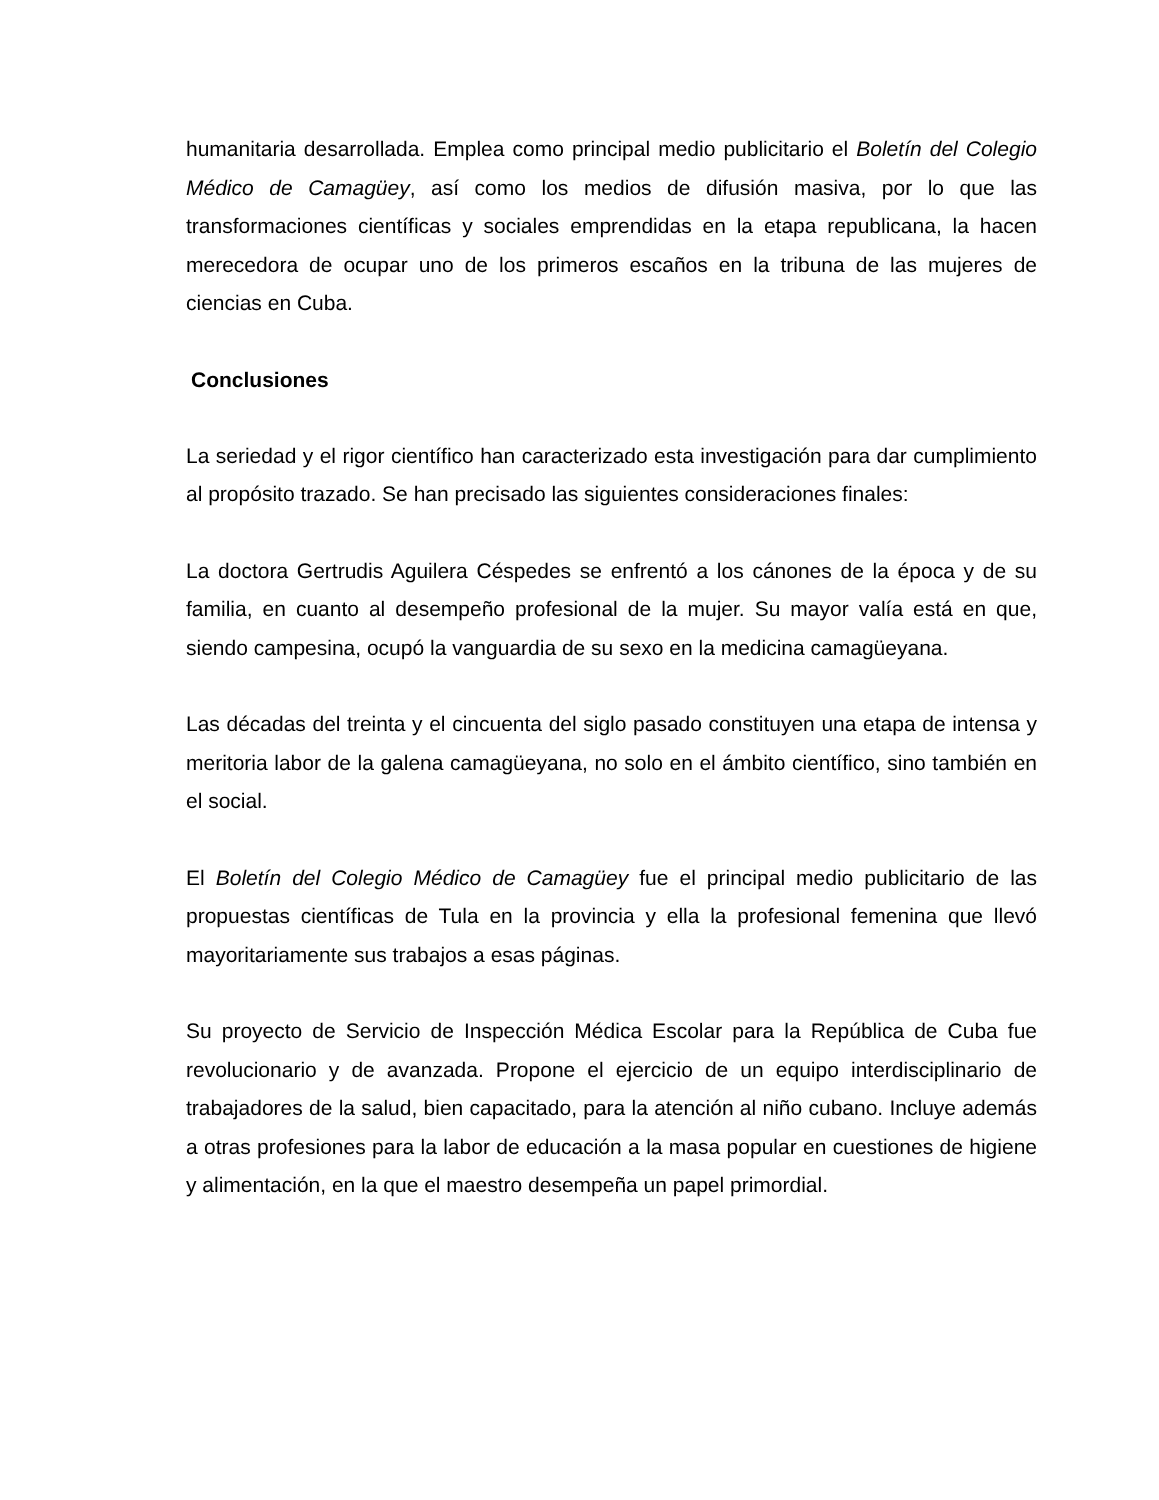humanitaria desarrollada. Emplea como principal medio publicitario el Boletín del Colegio Médico de Camagüey, así como los medios de difusión masiva, por lo que las transformaciones científicas y sociales emprendidas en la etapa republicana, la hacen merecedora de ocupar uno de los primeros escaños en la tribuna de las mujeres de ciencias en Cuba.
Conclusiones
La seriedad y el rigor científico han caracterizado esta investigación para dar cumplimiento al propósito trazado. Se han precisado las siguientes consideraciones finales:
La doctora Gertrudis Aguilera Céspedes se enfrentó a los cánones de la época y de su familia, en cuanto al desempeño profesional de la mujer. Su mayor valía está en que, siendo campesina, ocupó la vanguardia de su sexo en la medicina camagüeyana.
Las décadas del treinta y el cincuenta del siglo pasado constituyen una etapa de intensa y meritoria labor de la galena camagüeyana, no solo en el ámbito científico, sino también en el social.
El Boletín del Colegio Médico de Camagüey fue el principal medio publicitario de las propuestas científicas de Tula en la provincia y ella la profesional femenina que llevó mayoritariamente sus trabajos a esas páginas.
Su proyecto de Servicio de Inspección Médica Escolar para la República de Cuba fue revolucionario y de avanzada. Propone el ejercicio de un equipo interdisciplinario de trabajadores de la salud, bien capacitado, para la atención al niño cubano. Incluye además a otras profesiones para la labor de educación a la masa popular en cuestiones de higiene y alimentación, en la que el maestro desempeña un papel primordial.